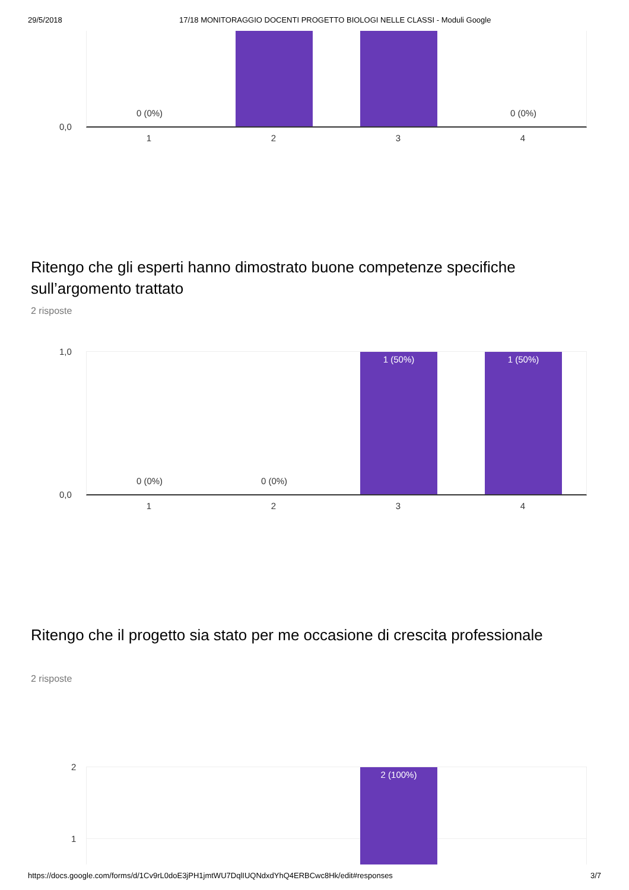29/5/2018 17/18 MONITORAGGIO DOCENTI PROGETTO BIOLOGI NELLE CLASSI - Moduli Google
0 (0%) 0 (0%)
0,0
1 2 3 4
Ritengo che gli esperti hanno dimostrato buone competenze specifiche sull’argomento trattato
2 risposte
1,0
1 (50%) 1 (50%)
0 (0%) 0 (0%)
0,0
1 2 3 4
Ritengo che il progetto sia stato per me occasione di crescita professionale
2 risposte
2
1
2 (100%)
https://docs.google.com/forms/d/1Cv9rL0doE3jPH1jmtWU7DqlIUQNdxdYhQ4ERBCwc8Hk/edit#responses 3/7